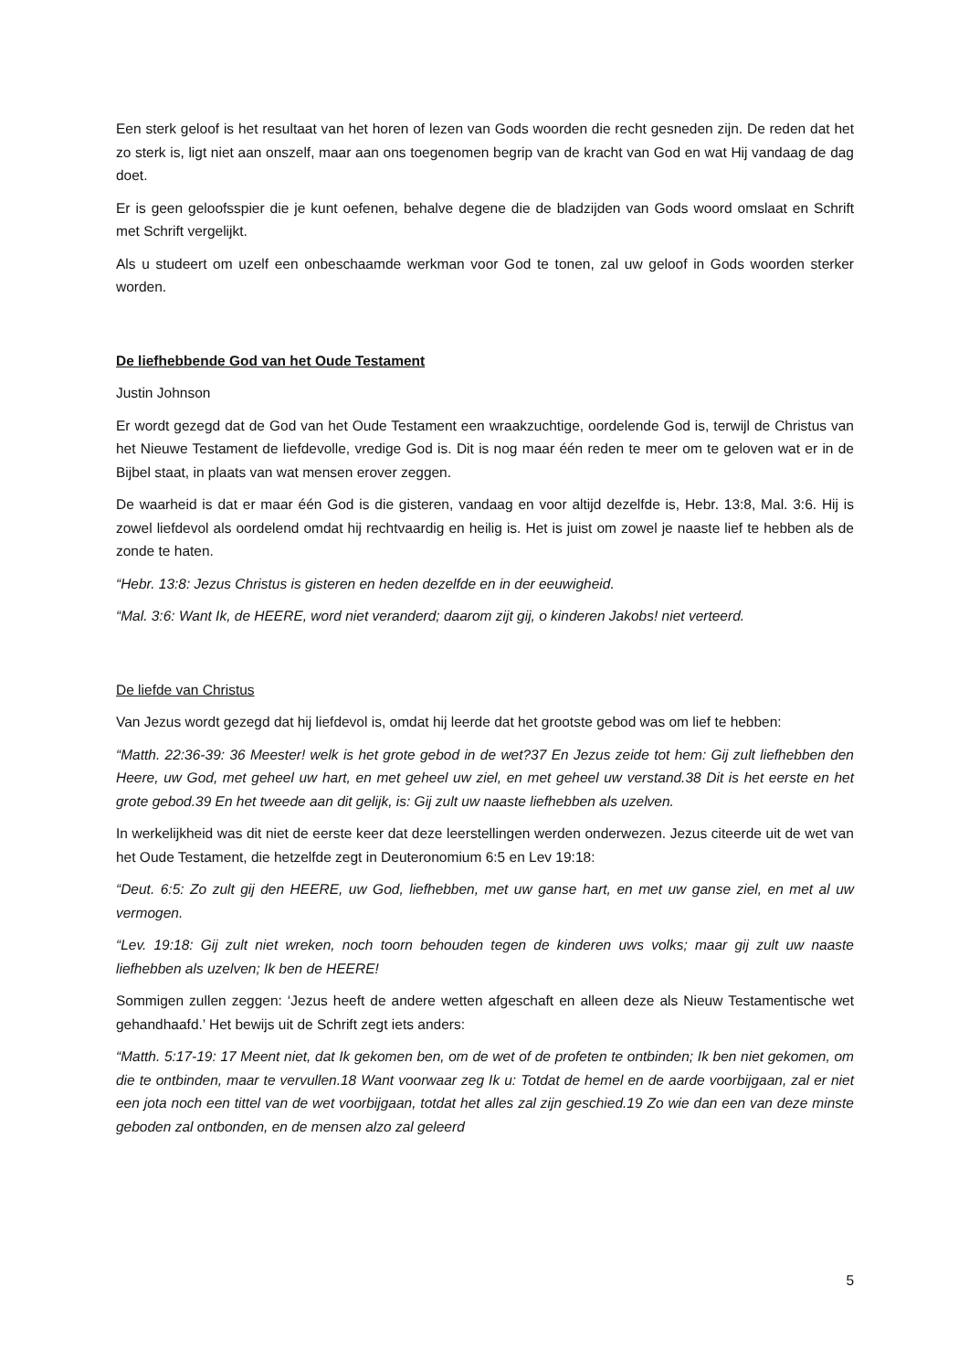Een sterk geloof is het resultaat van het horen of lezen van Gods woorden die recht gesneden zijn. De reden dat het zo sterk is, ligt niet aan onszelf, maar aan ons toegenomen begrip van de kracht van God en wat Hij vandaag de dag doet.
Er is geen geloofsspier die je kunt oefenen, behalve degene die de bladzijden van Gods woord omslaat en Schrift met Schrift vergelijkt.
Als u studeert om uzelf een onbeschaamde werkman voor God te tonen, zal uw geloof in Gods woorden sterker worden.
De liefhebbende God van het Oude Testament
Justin Johnson
Er wordt gezegd dat de God van het Oude Testament een wraakzuchtige, oordelende God is, terwijl de Christus van het Nieuwe Testament de liefdevolle, vredige God is. Dit is nog maar één reden te meer om te geloven wat er in de Bijbel staat, in plaats van wat mensen erover zeggen.
De waarheid is dat er maar één God is die gisteren, vandaag en voor altijd dezelfde is, Hebr. 13:8, Mal. 3:6. Hij is zowel liefdevol als oordelend omdat hij rechtvaardig en heilig is. Het is juist om zowel je naaste lief te hebben als de zonde te haten.
“Hebr. 13:8: Jezus Christus is gisteren en heden dezelfde en in der eeuwigheid.
“Mal. 3:6: Want Ik, de HEERE, word niet veranderd; daarom zijt gij, o kinderen Jakobs! niet verteerd.
De liefde van Christus
Van Jezus wordt gezegd dat hij liefdevol is, omdat hij leerde dat het grootste gebod was om lief te hebben:
“Matth. 22:36-39: 36 Meester! welk is het grote gebod in de wet?37 En Jezus zeide tot hem: Gij zult liefhebben den Heere, uw God, met geheel uw hart, en met geheel uw ziel, en met geheel uw verstand.38 Dit is het eerste en het grote gebod.39 En het tweede aan dit gelijk, is: Gij zult uw naaste liefhebben als uzelven.
In werkelijkheid was dit niet de eerste keer dat deze leerstellingen werden onderwezen. Jezus citeerde uit de wet van het Oude Testament, die hetzelfde zegt in Deuteronomium 6:5 en Lev 19:18:
“Deut. 6:5: Zo zult gij den HEERE, uw God, liefhebben, met uw ganse hart, en met uw ganse ziel, en met al uw vermogen.
“Lev. 19:18: Gij zult niet wreken, noch toorn behouden tegen de kinderen uws volks; maar gij zult uw naaste liefhebben als uzelven; Ik ben de HEERE!
Sommigen zullen zeggen: ‘Jezus heeft de andere wetten afgeschaft en alleen deze als Nieuw Testamentische wet gehandhaafd.’ Het bewijs uit de Schrift zegt iets anders:
“Matth. 5:17-19: 17 Meent niet, dat Ik gekomen ben, om de wet of de profeten te ontbinden; Ik ben niet gekomen, om die te ontbinden, maar te vervullen.18 Want voorwaar zeg Ik u: Totdat de hemel en de aarde voorbijgaan, zal er niet een jota noch een tittel van de wet voorbijgaan, totdat het alles zal zijn geschied.19 Zo wie dan een van deze minste geboden zal ontbonden, en de mensen alzo zal geleerd
5